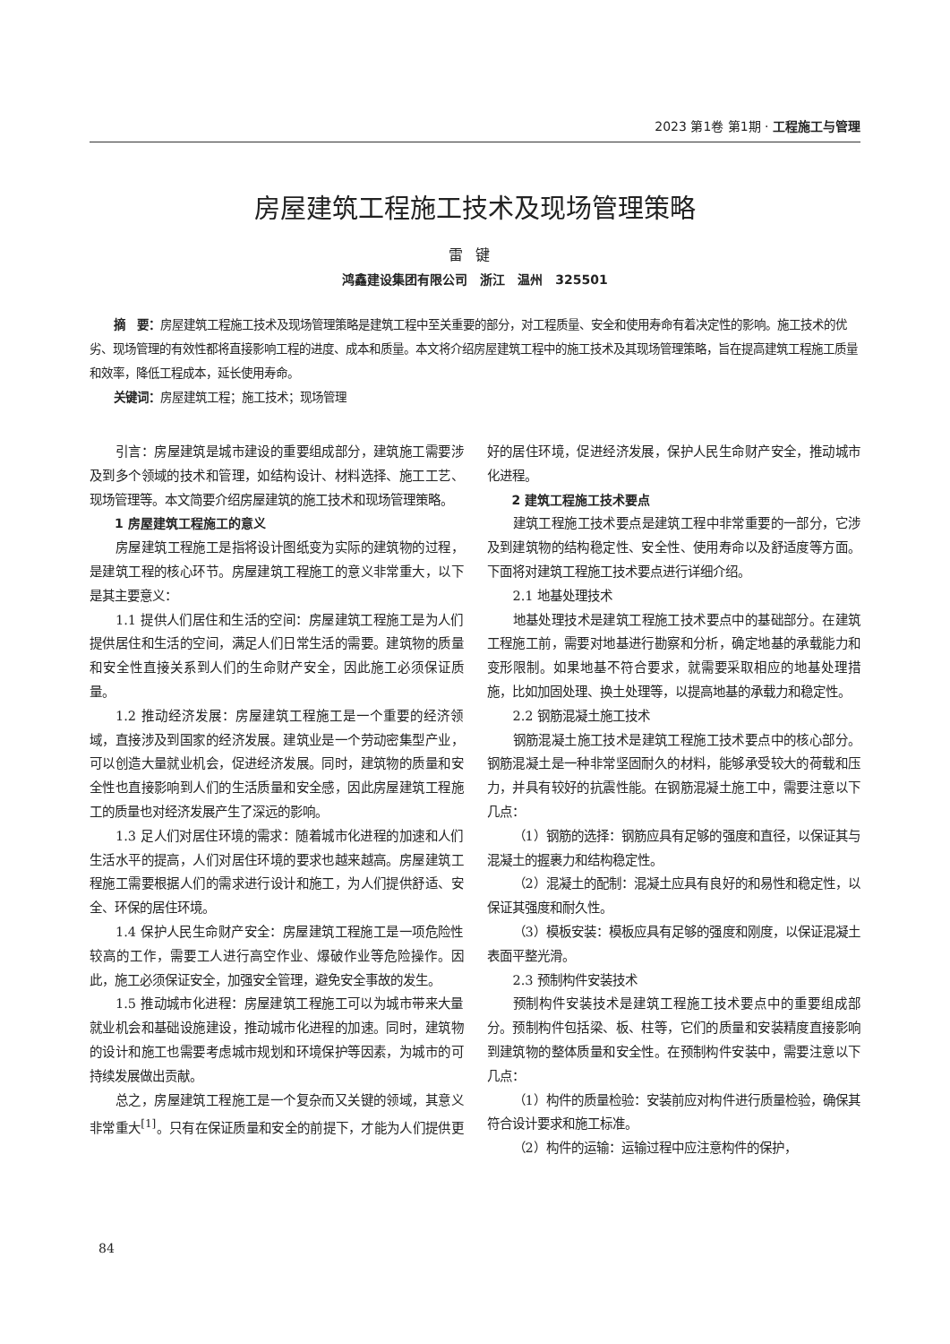2023 第1卷 第1期 · 工程施工与管理
房屋建筑工程施工技术及现场管理策略
雷键
鸿鑫建设集团有限公司　浙江　温州　325501
摘　要：房屋建筑工程施工技术及现场管理策略是建筑工程中至关重要的部分，对工程质量、安全和使用寿命有着决定性的影响。施工技术的优劣、现场管理的有效性都将直接影响工程的进度、成本和质量。本文将介绍房屋建筑工程中的施工技术及其现场管理策略，旨在提高建筑工程施工质量和效率，降低工程成本，延长使用寿命。
关键词：房屋建筑工程；施工技术；现场管理
引言：房屋建筑是城市建设的重要组成部分，建筑施工需要涉及到多个领域的技术和管理，如结构设计、材料选择、施工工艺、现场管理等。本文简要介绍房屋建筑的施工技术和现场管理策略。
1 房屋建筑工程施工的意义
房屋建筑工程施工是指将设计图纸变为实际的建筑物的过程，是建筑工程的核心环节。房屋建筑工程施工的意义非常重大，以下是其主要意义：
1.1 提供人们居住和生活的空间：房屋建筑工程施工是为人们提供居住和生活的空间，满足人们日常生活的需要。建筑物的质量和安全性直接关系到人们的生命财产安全，因此施工必须保证质量。
1.2 推动经济发展：房屋建筑工程施工是一个重要的经济领域，直接涉及到国家的经济发展。建筑业是一个劳动密集型产业，可以创造大量就业机会，促进经济发展。同时，建筑物的质量和安全性也直接影响到人们的生活质量和安全感，因此房屋建筑工程施工的质量也对经济发展产生了深远的影响。
1.3 足人们对居住环境的需求：随着城市化进程的加速和人们生活水平的提高，人们对居住环境的要求也越来越高。房屋建筑工程施工需要根据人们的需求进行设计和施工，为人们提供舒适、安全、环保的居住环境。
1.4 保护人民生命财产安全：房屋建筑工程施工是一项危险性较高的工作，需要工人进行高空作业、爆破作业等危险操作。因此，施工必须保证安全，加强安全管理，避免安全事故的发生。
1.5 推动城市化进程：房屋建筑工程施工可以为城市带来大量就业机会和基础设施建设，推动城市化进程的加速。同时，建筑物的设计和施工也需要考虑城市规划和环境保护等因素，为城市的可持续发展做出贡献。
总之，房屋建筑工程施工是一个复杂而又关键的领域，其意义非常重大<sup>[1]</sup>。只有在保证质量和安全的前提下，才能为人们提供更好的居住环境，促进经济发展，保护人民生命财产安全，推动城市化进程。
2 建筑工程施工技术要点
建筑工程施工技术要点是建筑工程中非常重要的一部分，它涉及到建筑物的结构稳定性、安全性、使用寿命以及舒适度等方面。下面将对建筑工程施工技术要点进行详细介绍。
2.1 地基处理技术
地基处理技术是建筑工程施工技术要点中的基础部分。在建筑工程施工前，需要对地基进行勘察和分析，确定地基的承载能力和变形限制。如果地基不符合要求，就需要采取相应的地基处理措施，比如加固处理、换土处理等，以提高地基的承载力和稳定性。
2.2 钢筋混凝土施工技术
钢筋混凝土施工技术是建筑工程施工技术要点中的核心部分。钢筋混凝土是一种非常坚固耐久的材料，能够承受较大的荷载和压力，并具有较好的抗震性能。在钢筋混凝土施工中，需要注意以下几点：
（1）钢筋的选择：钢筋应具有足够的强度和直径，以保证其与混凝土的握裹力和结构稳定性。
（2）混凝土的配制：混凝土应具有良好的和易性和稳定性，以保证其强度和耐久性。
（3）模板安装：模板应具有足够的强度和刚度，以保证混凝土表面平整光滑。
2.3 预制构件安装技术
预制构件安装技术是建筑工程施工技术要点中的重要组成部分。预制构件包括梁、板、柱等，它们的质量和安装精度直接影响到建筑物的整体质量和安全性。在预制构件安装中，需要注意以下几点：
（1）构件的质量检验：安装前应对构件进行质量检验，确保其符合设计要求和施工标准。
（2）构件的运输：运输过程中应注意构件的保护，
84